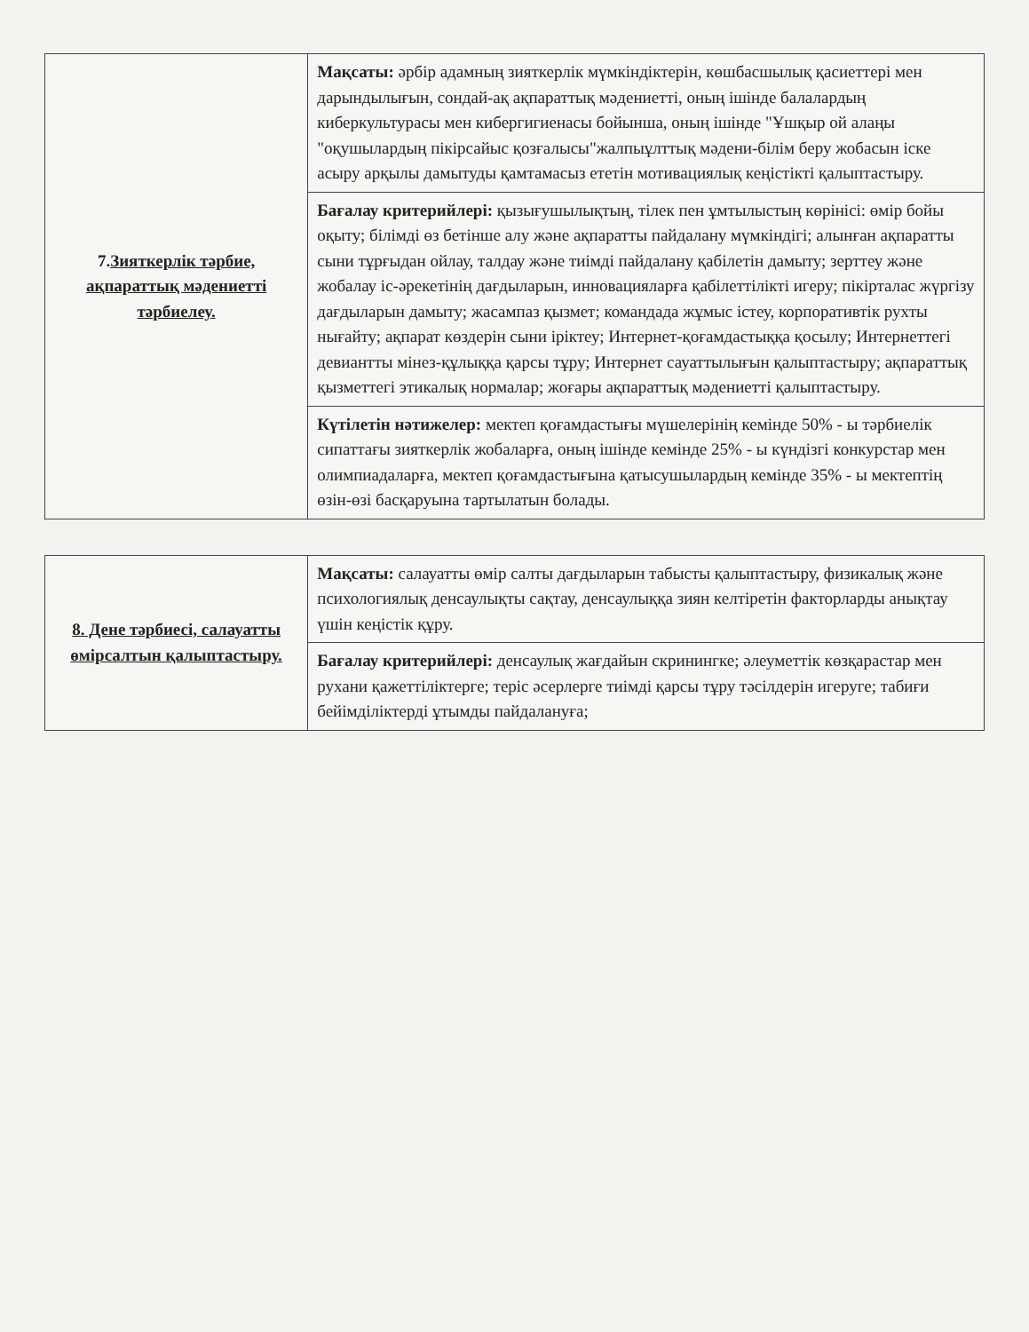| 7. Зияткерлік тәрбие, ақпараттық мәдениетті тәрбиелеу. | Мақсаты: әрбір адамның зияткерлік мүмкіндіктерін, көшбасшылық қасиеттері мен дарындылығын, сондай-ақ ақпараттық мәдениетті, оның ішінде балалардың киберкультурасы мен кибергигиенасы бойынша, оның ішінде "Ұшқыр ой алаңы "оқушылардың пікірсайыс қозғалысы"жалпыұлттық мәдени-білім беру жобасын іске асыру арқылы дамытуды қамтамасыз ететін мотивациялық кеңістікті қалыптастыру. |
| | Бағалау критерийлері: қызығушылықтың, тілек пен ұмтылыстың көрінісі: өмір бойы оқыту; білімді өз бетінше алу және ақпаратты пайдалану мүмкіндігі; алынған ақпаратты сыни тұрғыдан ойлау, талдау және тиімді пайдалану қабілетін дамыту; зерттеу және жобалау іс-әрекетінің дағдыларын, инновацияларға қабілеттілікті игеру; пікірталас жүргізу дағдыларын дамыту; жасампаз қызмет; командада жұмыс істеу, корпоративтік рухты нығайту; ақпарат көздерін сыни іріктеу; Интернет-қоғамдастыққа қосылу; Интернеттегі девиантты мінез-құлыққа қарсы тұру; Интернет сауаттылығын қалыптастыру; ақпараттық қызметтегі этикалық нормалар; жоғары ақпараттық мәдениетті қалыптастыру. |
| | Күтілетін нәтижелер: мектеп қоғамдастығы мүшелерінің кемінде 50% - ы тәрбиелік сипаттағы зияткерлік жобаларға, оның ішінде кемінде 25% - ы күндізгі конкурстар мен олимпиадаларға, мектеп қоғамдастығына қатысушылардың кемінде 35% - ы мектептің өзін-өзі басқаруына тартылатын болады. |
| 8. Дене тәрбиесі, салауатты өмірсалтын қалыптастыру. | Мақсаты: салауатты өмір салты дағдыларын табысты қалыптастыру, физикалық және психологиялық денсаулықты сақтау, денсаулыққа зиян келтіретін факторларды анықтау үшін кеңістік құру. |
| | Бағалау критерийлері: денсаулық жағдайын скринингке; әлеуметтік көзқарастар мен рухани қажеттіліктерге; теріс әсерлерге тиімді қарсы тұру тәсілдерін игеруге; табиғи бейімділіктерді ұтымды пайдалануға; |